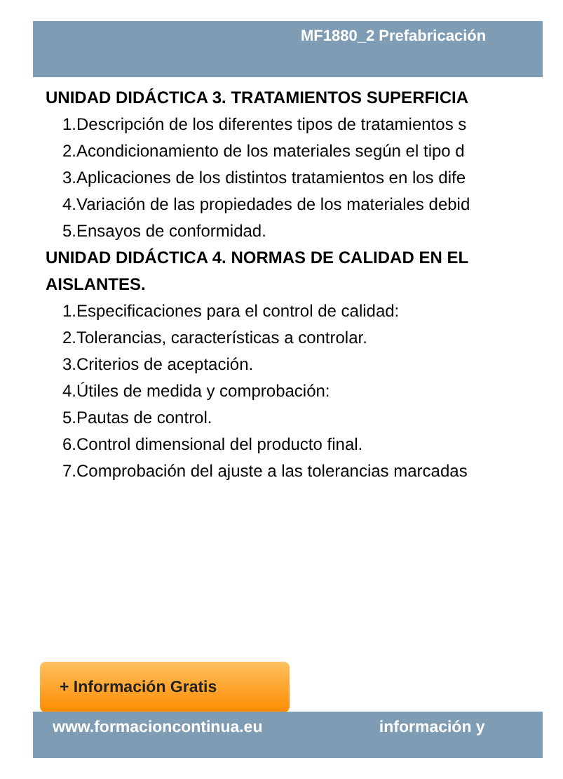MF1880_2 Prefabricación
UNIDAD DIDÁCTICA 3. TRATAMIENTOS SUPERFICIA
1.Descripción de los diferentes tipos de tratamientos s
2.Acondicionamiento de los materiales según el tipo d
3.Aplicaciones de los distintos tratamientos en los dife
4.Variación de las propiedades de los materiales debid
5.Ensayos de conformidad.
UNIDAD DIDÁCTICA 4. NORMAS DE CALIDAD EN EL
AISLANTES.
1.Especificaciones para el control de calidad:
2.Tolerancias, características a controlar.
3.Criterios de aceptación.
4.Útiles de medida y comprobación:
5.Pautas de control.
6.Control dimensional del producto final.
7.Comprobación del ajuste a las tolerancias marcadas
+ Información Gratis
www.formacioncontinua.eu información y